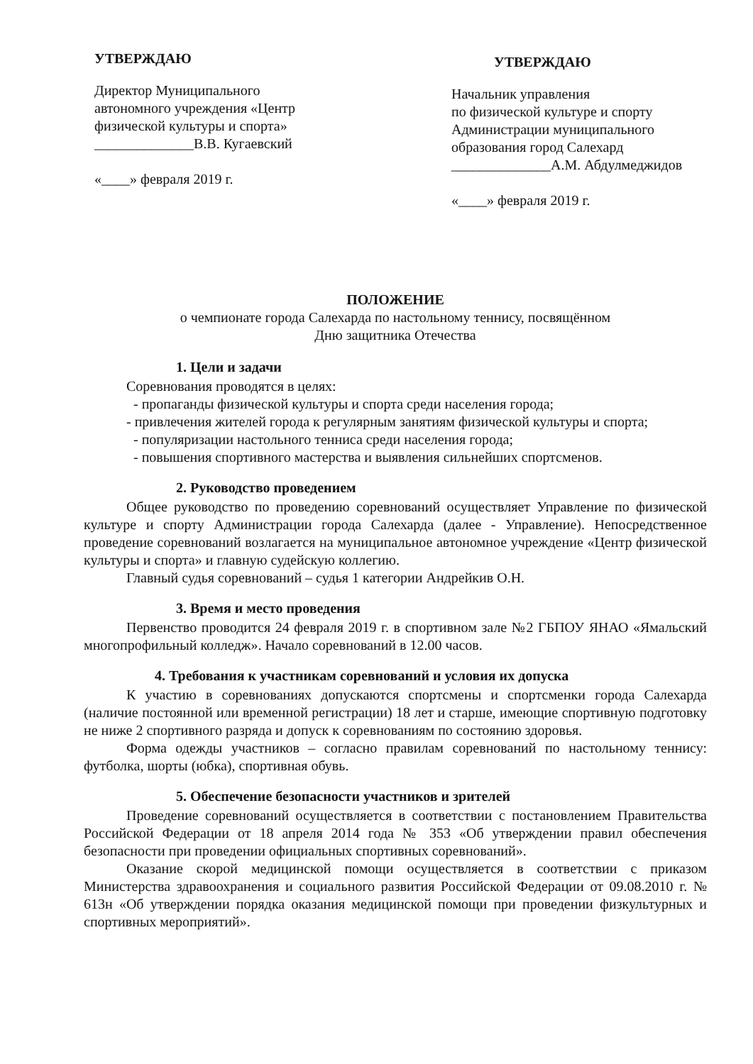УТВЕРЖДАЮ
Директор Муниципального автономного учреждения «Центр физической культуры и спорта»
______________В.В. Кугаевский
«____» февраля 2019 г.
УТВЕРЖДАЮ
Начальник управления
по физической культуре и спорту Администрации муниципального образования город Салехард
______________А.М. Абдулмеджидов
«____» февраля 2019 г.
ПОЛОЖЕНИЕ
о чемпионате города Салехарда по настольному теннису, посвящённом
Дню защитника Отечества
1. Цели и задачи
Соревнования проводятся в целях:
- пропаганды физической культуры и спорта среди населения города;
- привлечения жителей города к регулярным занятиям физической культуры и спорта;
- популяризации настольного тенниса среди населения города;
- повышения спортивного мастерства и выявления сильнейших спортсменов.
2. Руководство проведением
Общее руководство по проведению соревнований осуществляет Управление по физической культуре и спорту Администрации города Салехарда (далее - Управление). Непосредственное проведение соревнований возлагается на муниципальное автономное учреждение «Центр физической культуры и спорта» и главную судейскую коллегию.
Главный судья соревнований – судья 1 категории Андрейкив О.Н.
3. Время и место проведения
Первенство проводится 24 февраля 2019 г. в спортивном зале №2 ГБПОУ ЯНАО «Ямальский многопрофильный колледж». Начало соревнований в 12.00 часов.
4. Требования к участникам соревнований и условия их допуска
К участию в соревнованиях допускаются спортсмены и спортсменки города Салехарда (наличие постоянной или временной регистрации) 18 лет и старше, имеющие спортивную подготовку не ниже 2 спортивного разряда и допуск к соревнованиям по состоянию здоровья.
Форма одежды участников – согласно правилам соревнований по настольному теннису: футболка, шорты (юбка), спортивная обувь.
5. Обеспечение безопасности участников и зрителей
Проведение соревнований осуществляется в соответствии с постановлением Правительства Российской Федерации от 18 апреля 2014 года № 353 «Об утверждении правил обеспечения безопасности при проведении официальных спортивных соревнований».
Оказание скорой медицинской помощи осуществляется в соответствии с приказом Министерства здравоохранения и социального развития Российской Федерации от 09.08.2010 г. № 613н «Об утверждении порядка оказания медицинской помощи при проведении физкультурных и спортивных мероприятий».